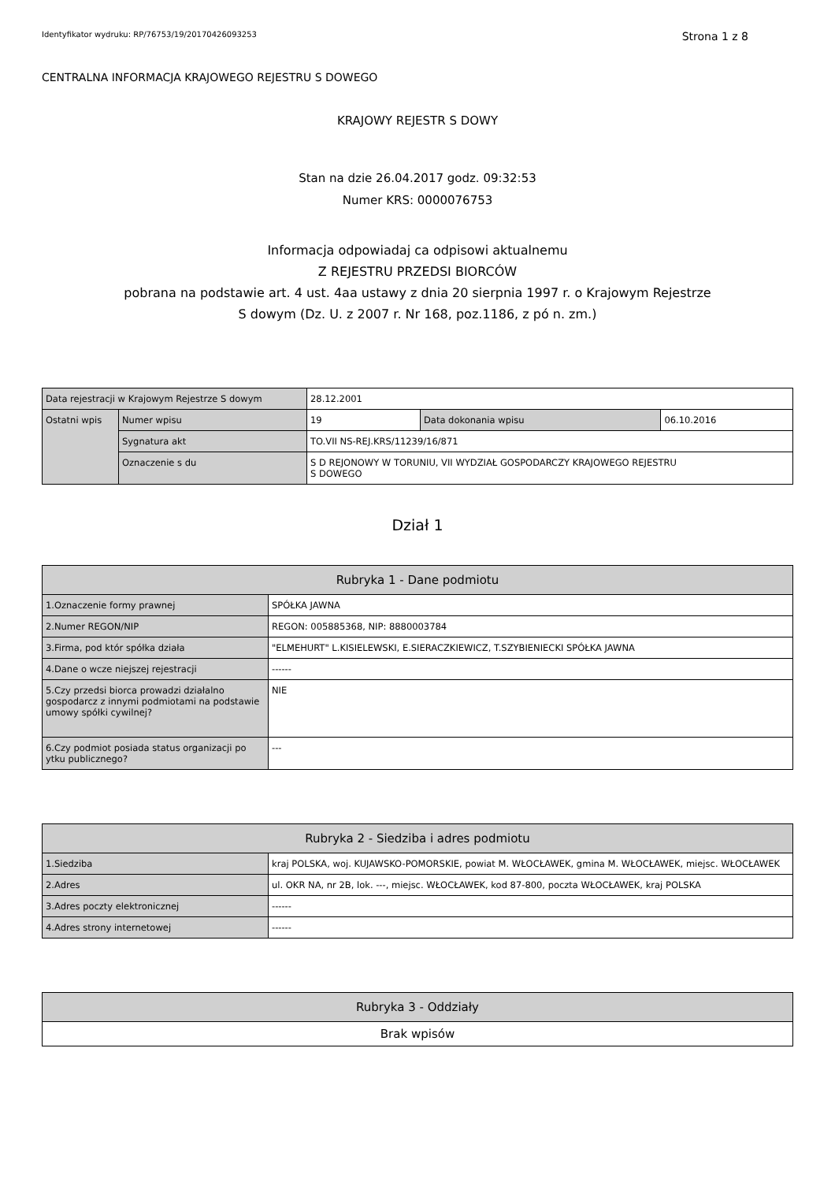Identyfikator wydruku: RP/76753/19/20170426093253 Strona 1 z 8
CENTRALNA INFORMACJA KRAJOWEGO REJESTRU S DOWEGO
KRAJOWY REJESTR S DOWY
Stan na dzie 26.04.2017 godz. 09:32:53
Numer KRS: 0000076753
Informacja odpowiadaj ca odpisowi aktualnemu
Z REJESTRU PRZEDSI BIORCÓW
pobrana na podstawie art. 4 ust. 4aa ustawy z dnia 20 sierpnia 1997 r. o Krajowym Rejestrze
S dowym (Dz. U. z 2007 r. Nr 168, poz.1186, z pó n. zm.)
| Data rejestracji w Krajowym Rejestrze S dowym | | 28.12.2001 | | |
| Ostatni wpis | Numer wpisu | 19 | Data dokonania wpisu | 06.10.2016 |
| | Sygnatura akt | TO.VII NS-REJ.KRS/11239/16/871 | | |
| | Oznaczenie s du | S D REJONOWY W TORUNIU, VII WYDZIAŁ GOSPODARCZY KRAJOWEGO REJESTRU S DOWEGO | | |
Dział 1
| Rubryka 1 - Dane podmiotu | |
| --- | --- |
| 1.Oznaczenie formy prawnej | SPÓŁKA JAWNA |
| 2.Numer REGON/NIP | REGON: 005885368, NIP: 8880003784 |
| 3.Firma, pod któr spółka działa | "ELMEHURT" L.KISIELEWSKI, E.SIERACZKIEWICZ, T.SZYBIENIECKI SPÓŁKA JAWNA |
| 4.Dane o wcze niejszej rejestracji | ------ |
| 5.Czy przedsi biorca prowadzi działalno gospodarcz z innymi podmiotami na podstawie umowy spółki cywilnej? | NIE |
| 6.Czy podmiot posiada status organizacji po ytku publicznego? | --- |
| Rubryka 2 - Siedziba i adres podmiotu | |
| --- | --- |
| 1.Siedziba | kraj POLSKA, woj. KUJAWSKO-POMORSKIE, powiat M. WŁOCŁAWEK, gmina M. WŁOCŁAWEK, miejsc. WŁOCŁAWEK |
| 2.Adres | ul. OKR NA, nr 2B, lok. ---, miejsc. WŁOCŁAWEK, kod 87-800, poczta WŁOCŁAWEK, kraj POLSKA |
| 3.Adres poczty elektronicznej | ------ |
| 4.Adres strony internetowej | ------ |
| Rubryka 3 - Oddziały |
| --- |
| Brak wpisów |